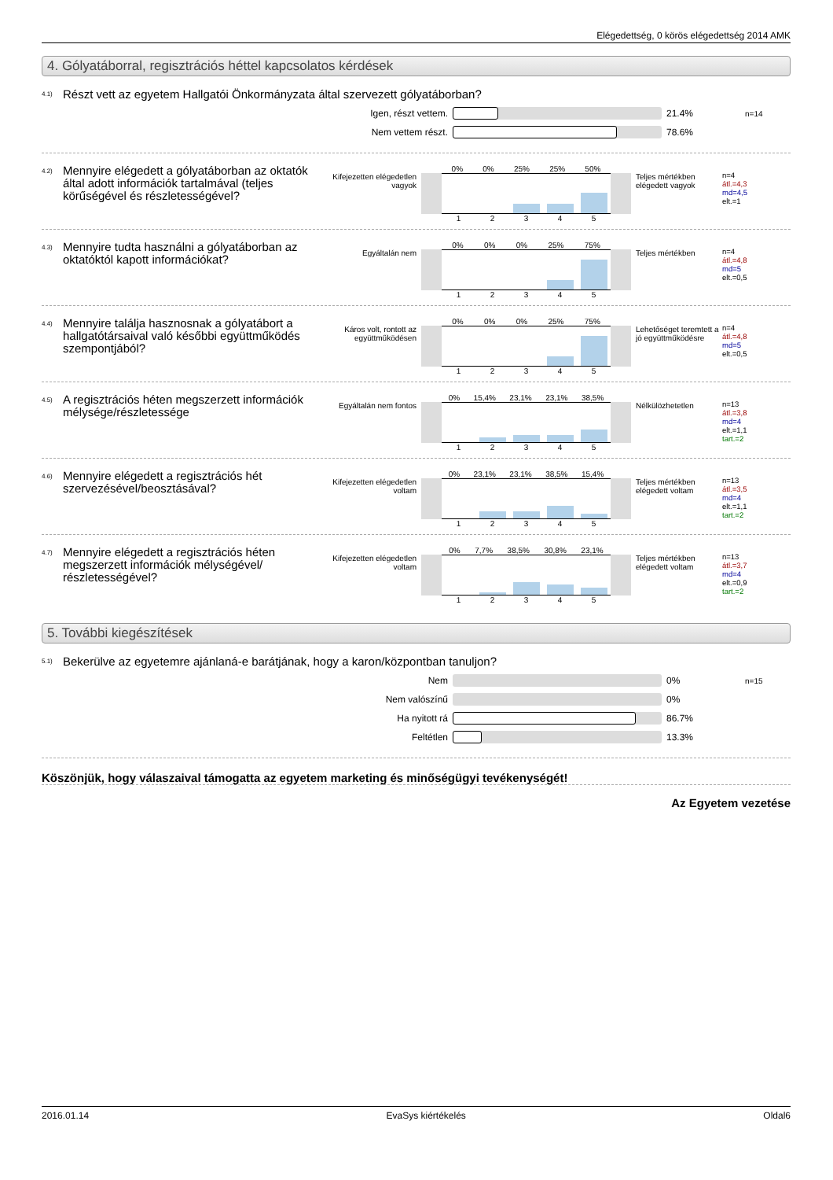Elégedettség, 0 körös elégedettség 2014 AMK
4. Gólyatáborral, regisztrációs héttel kapcsolatos kérdések
4.1) Részt vett az egyetem Hallgatói Önkormányzata által szervezett gólyatáborban?
Igen, részt vettem. 21.4% n=14
Nem vettem részt. 78.6%
4.2) Mennyire elégedett a gólyatáborban az oktatók által adott információk tartalmával (teljes körűségével és részletességével? Kifejezetten elégedetlen vagyok
0% 0% 25% 25% 50%
1 2 3 4 5
Teljes mértékben elégedett vagyok
n=4
átl.=4,3
md=4,5
elt.=1
4.3) Mennyire tudta használni a gólyatáborban az oktatóktól kapott információkat? Egyáltalán nem
0% 0% 0% 25% 75%
1 2 3 4 5
Teljes mértékben n=4
átl.=4,8
md=5
elt.=0,5
4.4) Mennyire találja hasznosnak a gólyatábort a hallgatótársaival való későbbi együttműködés szempontjából? Káros volt, rontott az együttműködésen
0% 0% 0% 25% 75%
1 2 3 4 5
Lehetőséget teremtett a jó együttműködésre
n=4
átl.=4,8
md=5
elt.=0,5
4.5) A regisztrációs héten megszerzett információk mélysége/részletessége Egyáltalán nem fontos
0% 15,4% 23,1% 23,1% 38,5%
1 2 3 4 5
Nélkülözhetetlen n=13
átl.=3,8
md=4
elt.=1,1
tart.=2
4.6) Mennyire elégedett a regisztrációs hét szervezésével/beosztásával? Kifejezetten elégedetlen voltam
0% 23,1% 23,1% 38,5% 15,4%
1 2 3 4 5
Teljes mértékben elégedett voltam
n=13
átl.=3,5
md=4
elt.=1,1
tart.=2
4.7) Mennyire elégedett a regisztrációs héten megszerzett információk mélységével/ részletességével? Kifejezetten elégedetlen voltam
0% 7,7% 38,5% 30,8% 23,1%
1 2 3 4 5
Teljes mértékben elégedett voltam
n=13
átl.=3,7
md=4
elt.=0,9
tart.=2
5. További kiegészítések
5.1) Bekerülve az egyetemre ajánlaná-e barátjának, hogy a karon/központban tanuljon?
Nem 0% n=15
Nem valószínű 0%
Ha nyitott rá 86.7%
Feltétlen 13.3%
Köszönjük, hogy válaszaival támogatta az egyetem marketing és minőségügyi tevékenységét!
Az Egyetem vezetése
2016.01.14 EvaSys kiértékelés Oldal6